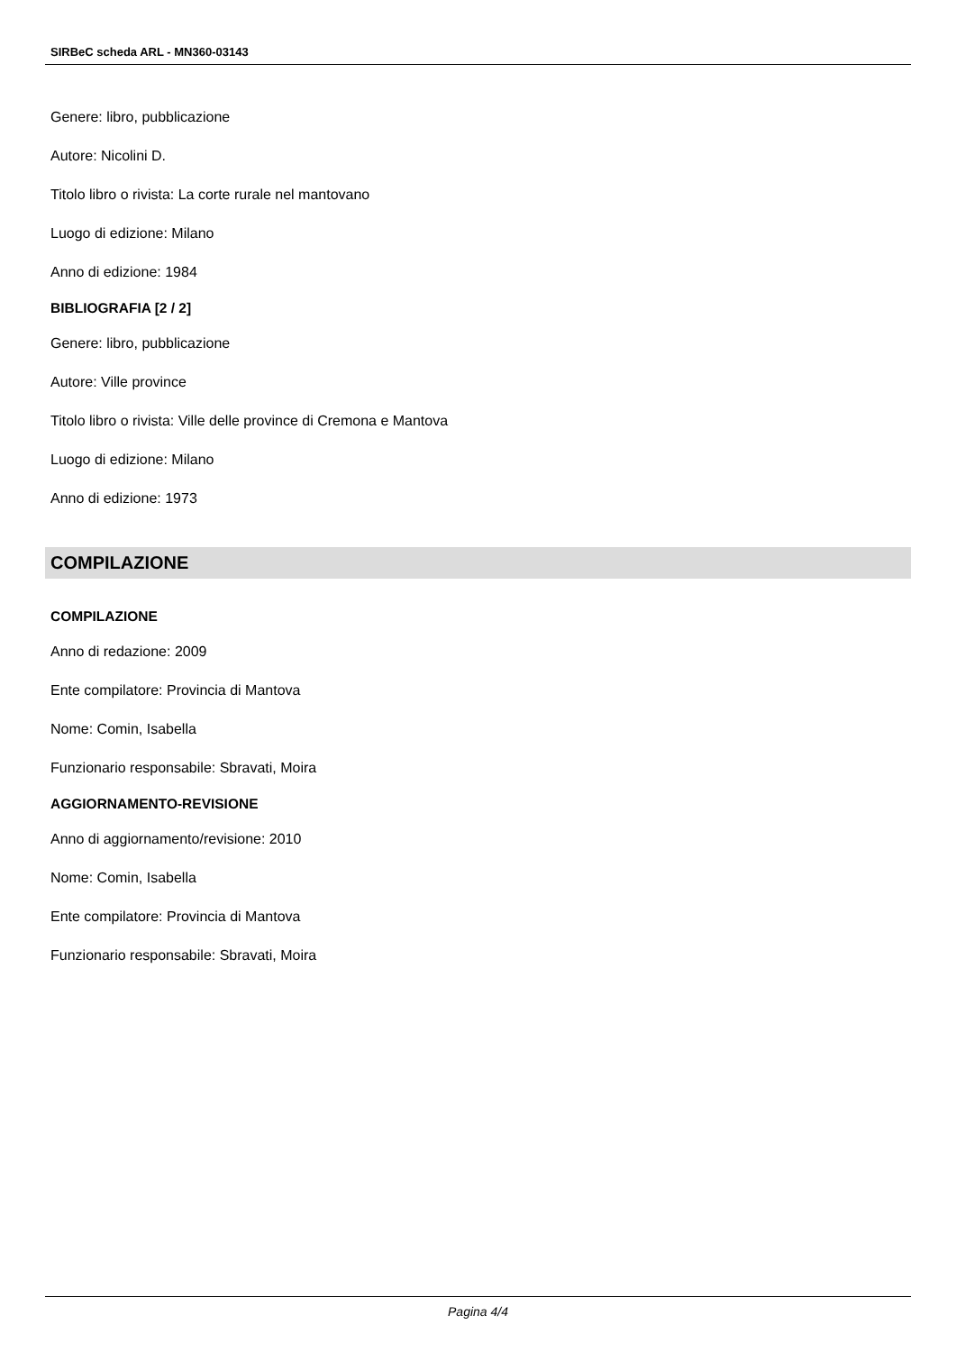SIRBeC scheda ARL - MN360-03143
Genere: libro, pubblicazione
Autore: Nicolini D.
Titolo libro o rivista: La corte rurale nel mantovano
Luogo di edizione: Milano
Anno di edizione: 1984
BIBLIOGRAFIA [2 / 2]
Genere: libro, pubblicazione
Autore: Ville province
Titolo libro o rivista: Ville delle province di Cremona e Mantova
Luogo di edizione: Milano
Anno di edizione: 1973
COMPILAZIONE
COMPILAZIONE
Anno di redazione: 2009
Ente compilatore: Provincia di Mantova
Nome: Comin, Isabella
Funzionario responsabile: Sbravati, Moira
AGGIORNAMENTO-REVISIONE
Anno di aggiornamento/revisione: 2010
Nome: Comin, Isabella
Ente compilatore: Provincia di Mantova
Funzionario responsabile: Sbravati, Moira
Pagina 4/4